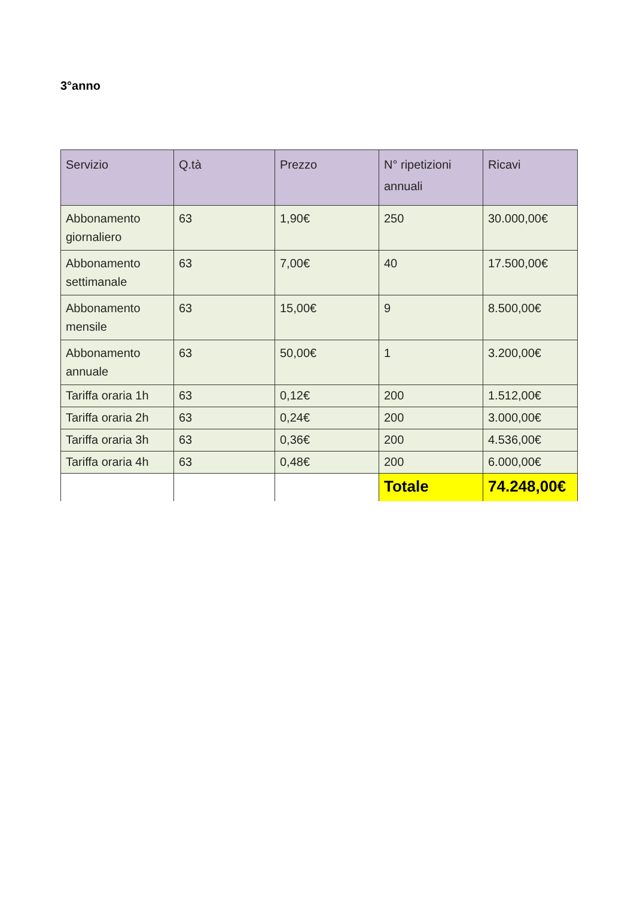3°anno
| Servizio | Q.tà | Prezzo | N° ripetizioni annuali | Ricavi |
| --- | --- | --- | --- | --- |
| Abbonamento giornaliero | 63 | 1,90€ | 250 | 30.000,00€ |
| Abbonamento settimanale | 63 | 7,00€ | 40 | 17.500,00€ |
| Abbonamento mensile | 63 | 15,00€ | 9 | 8.500,00€ |
| Abbonamento annuale | 63 | 50,00€ | 1 | 3.200,00€ |
| Tariffa oraria 1h | 63 | 0,12€ | 200 | 1.512,00€ |
| Tariffa oraria 2h | 63 | 0,24€ | 200 | 3.000,00€ |
| Tariffa oraria 3h | 63 | 0,36€ | 200 | 4.536,00€ |
| Tariffa oraria 4h | 63 | 0,48€ | 200 | 6.000,00€ |
| | | | Totale | 74.248,00€ |